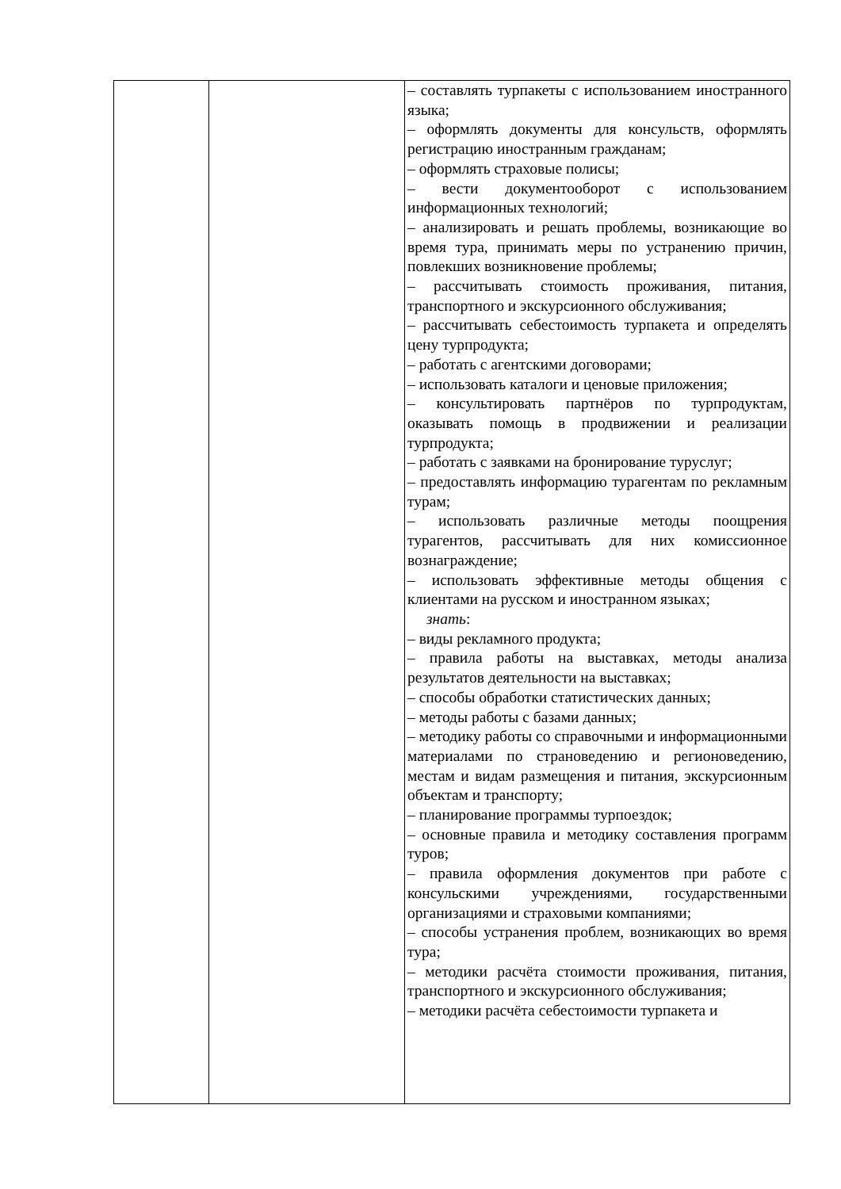| | | – составлять турпакеты с использованием иностранного языка; – оформлять документы для консульств, оформлять регистрацию иностранным гражданам; – оформлять страховые полисы; – вести документооборот с использованием информационных технологий; – анализировать и решать проблемы, возникающие во время тура, принимать меры по устранению причин, повлекших возникновение проблемы; – рассчитывать стоимость проживания, питания, транспортного и экскурсионного обслуживания; – рассчитывать себестоимость турпакета и определять цену турпродукта; – работать с агентскими договорами; – использовать каталоги и ценовые приложения; – консультировать партнёров по турпродуктам, оказывать помощь в продвижении и реализации турпродукта; – работать с заявками на бронирование туруслуг; – предоставлять информацию турагентам по рекламным турам; – использовать различные методы поощрения турагентов, рассчитывать для них комиссионное вознаграждение; – использовать эффективные методы общения с клиентами на русском и иностранном языках; знать : – виды рекламного продукта; – правила работы на выставках, методы анализа результатов деятельности на выставках; – способы обработки статистических данных; – методы работы с базами данных; – методику работы со справочными и информационными материалами по страноведению и регионоведению, местам и видам размещения и питания, экскурсионным объектам и транспорту; – планирование программы турпоездок; – основные правила и методику составления программ туров; – правила оформления документов при работе с консульскими учреждениями, государственными организациями и страховыми компаниями; – способы устранения проблем, возникающих во время тура; – методики расчёта стоимости проживания, питания, транспортного и экскурсионного обслуживания; – методики расчёта себестоимости турпакета и |